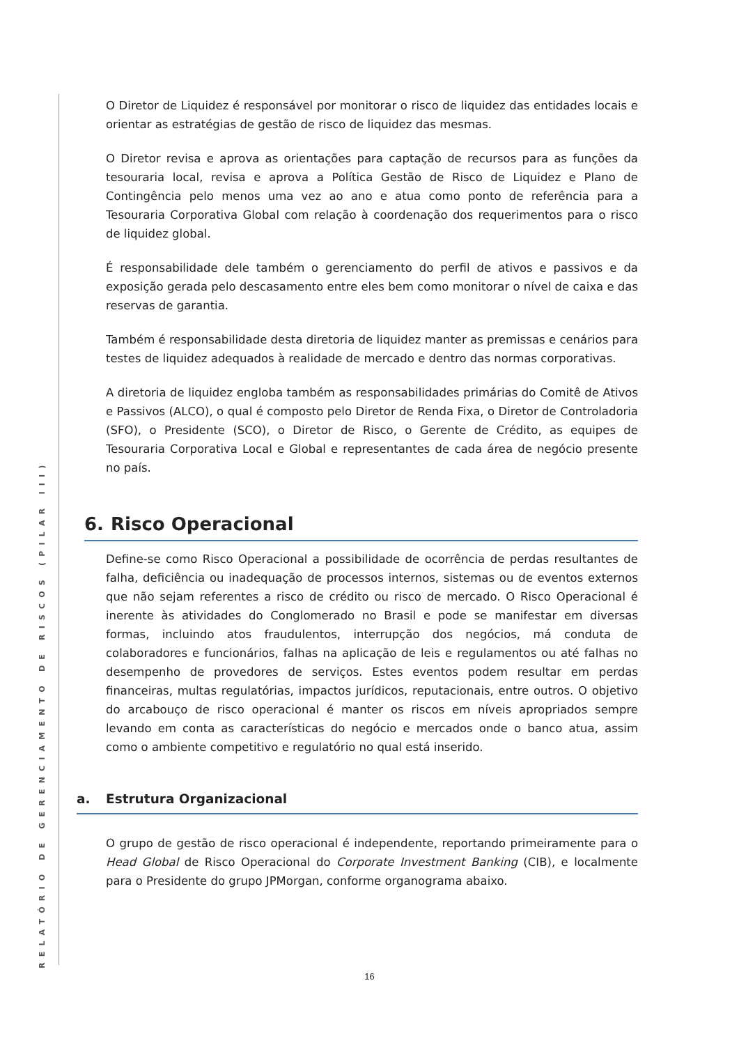RELATÓRIO DE GERENCIAMENTO DE RISCOS (PILAR III)
O Diretor de Liquidez é responsável por monitorar o risco de liquidez das entidades locais e orientar as estratégias de gestão de risco de liquidez das mesmas.
O Diretor revisa e aprova as orientações para captação de recursos para as funções da tesouraria local, revisa e aprova a Política Gestão de Risco de Liquidez e Plano de Contingência pelo menos uma vez ao ano e atua como ponto de referência para a Tesouraria Corporativa Global com relação à coordenação dos requerimentos para o risco de liquidez global.
É responsabilidade dele também o gerenciamento do perfil de ativos e passivos e da exposição gerada pelo descasamento entre eles bem como monitorar o nível de caixa e das reservas de garantia.
Também é responsabilidade desta diretoria de liquidez manter as premissas e cenários para testes de liquidez adequados à realidade de mercado e dentro das normas corporativas.
A diretoria de liquidez engloba também as responsabilidades primárias do Comitê de Ativos e Passivos (ALCO), o qual é composto pelo Diretor de Renda Fixa, o Diretor de Controladoria (SFO), o Presidente (SCO), o Diretor de Risco, o Gerente de Crédito, as equipes de Tesouraria Corporativa Local e Global e representantes de cada área de negócio presente no país.
6. Risco Operacional
Define-se como Risco Operacional a possibilidade de ocorrência de perdas resultantes de falha, deficiência ou inadequação de processos internos, sistemas ou de eventos externos que não sejam referentes a risco de crédito ou risco de mercado. O Risco Operacional é inerente às atividades do Conglomerado no Brasil e pode se manifestar em diversas formas, incluindo atos fraudulentos, interrupção dos negócios, má conduta de colaboradores e funcionários, falhas na aplicação de leis e regulamentos ou até falhas no desempenho de provedores de serviços. Estes eventos podem resultar em perdas financeiras, multas regulatórias, impactos jurídicos, reputacionais, entre outros. O objetivo do arcabouço de risco operacional é manter os riscos em níveis apropriados sempre levando em conta as características do negócio e mercados onde o banco atua, assim como o ambiente competitivo e regulatório no qual está inserido.
a. Estrutura Organizacional
O grupo de gestão de risco operacional é independente, reportando primeiramente para o Head Global de Risco Operacional do Corporate Investment Banking (CIB), e localmente para o Presidente do grupo JPMorgan, conforme organograma abaixo.
16